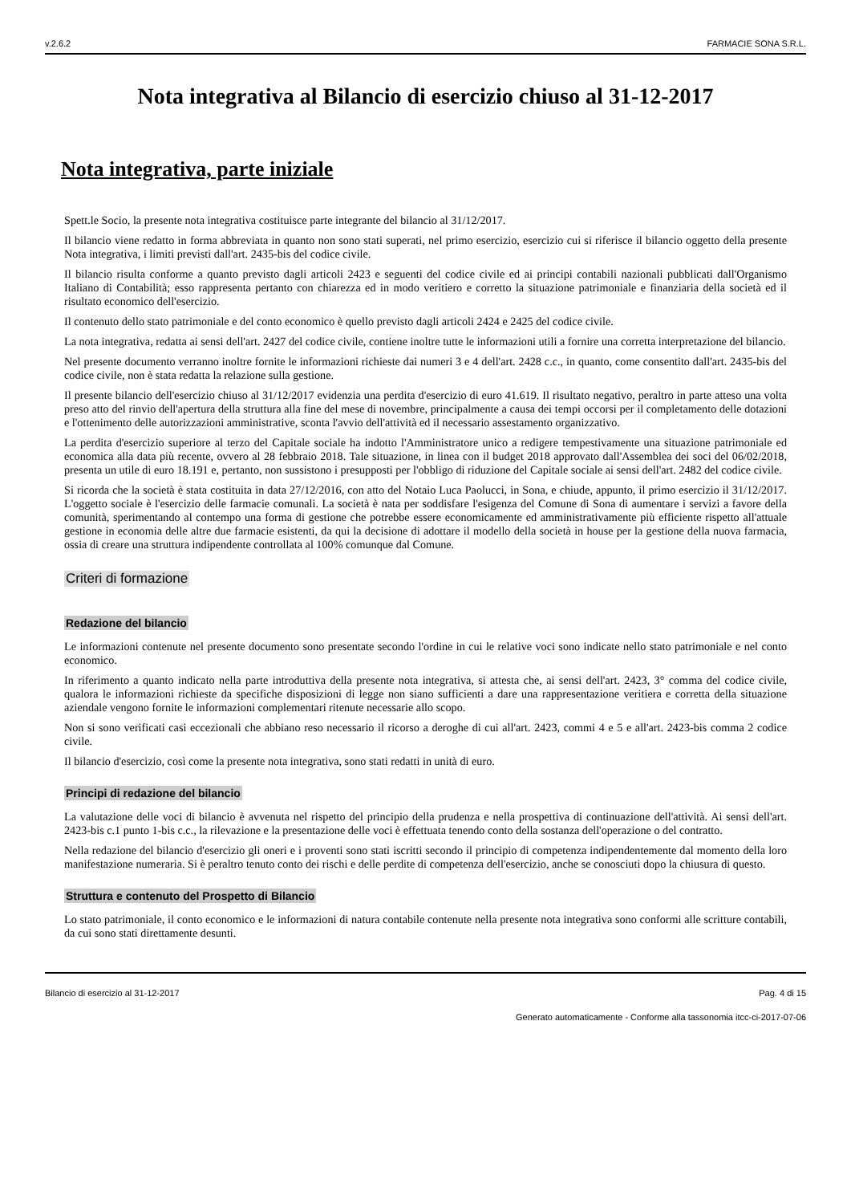v.2.6.2 FARMACIE SONA S.R.L.
Nota integrativa al Bilancio di esercizio chiuso al 31-12-2017
Nota integrativa, parte iniziale
Spett.le Socio, la presente nota integrativa costituisce parte integrante del bilancio al 31/12/2017.
Il bilancio viene redatto in forma abbreviata in quanto non sono stati superati, nel primo esercizio, esercizio cui si riferisce il bilancio oggetto della presente Nota integrativa, i limiti previsti dall'art. 2435-bis del codice civile.
Il bilancio risulta conforme a quanto previsto dagli articoli 2423 e seguenti del codice civile ed ai principi contabili nazionali pubblicati dall'Organismo Italiano di Contabilità; esso rappresenta pertanto con chiarezza ed in modo veritiero e corretto la situazione patrimoniale e finanziaria della società ed il risultato economico dell'esercizio.
Il contenuto dello stato patrimoniale e del conto economico è quello previsto dagli articoli 2424 e 2425 del codice civile.
La nota integrativa, redatta ai sensi dell'art. 2427 del codice civile, contiene inoltre tutte le informazioni utili a fornire una corretta interpretazione del bilancio.
Nel presente documento verranno inoltre fornite le informazioni richieste dai numeri 3 e 4 dell'art. 2428 c.c., in quanto, come consentito dall'art. 2435-bis del codice civile, non è stata redatta la relazione sulla gestione.
Il presente bilancio dell'esercizio chiuso al 31/12/2017 evidenzia una perdita d'esercizio di euro 41.619. Il risultato negativo, peraltro in parte atteso una volta preso atto del rinvio dell'apertura della struttura alla fine del mese di novembre, principalmente a causa dei tempi occorsi per il completamento delle dotazioni e l'ottenimento delle autorizzazioni amministrative, sconta l'avvio dell'attività ed il necessario assestamento organizzativo.
La perdita d'esercizio superiore al terzo del Capitale sociale ha indotto l'Amministratore unico a redigere tempestivamente una situazione patrimoniale ed economica alla data più recente, ovvero al 28 febbraio 2018. Tale situazione, in linea con il budget 2018 approvato dall'Assemblea dei soci del 06/02/2018, presenta un utile di euro 18.191 e, pertanto, non sussistono i presupposti per l'obbligo di riduzione del Capitale sociale ai sensi dell'art. 2482 del codice civile.
Si ricorda che la società è stata costituita in data 27/12/2016, con atto del Notaio Luca Paolucci, in Sona, e chiude, appunto, il primo esercizio il 31/12/2017. L'oggetto sociale è l'esercizio delle farmacie comunali. La società è nata per soddisfare l'esigenza del Comune di Sona di aumentare i servizi a favore della comunità, sperimentando al contempo una forma di gestione che potrebbe essere economicamente ed amministrativamente più efficiente rispetto all'attuale gestione in economia delle altre due farmacie esistenti, da qui la decisione di adottare il modello della società in house per la gestione della nuova farmacia, ossia di creare una struttura indipendente controllata al 100% comunque dal Comune.
Criteri di formazione
Redazione del bilancio
Le informazioni contenute nel presente documento sono presentate secondo l'ordine in cui le relative voci sono indicate nello stato patrimoniale e nel conto economico.
In riferimento a quanto indicato nella parte introduttiva della presente nota integrativa, si attesta che, ai sensi dell'art. 2423, 3° comma del codice civile, qualora le informazioni richieste da specifiche disposizioni di legge non siano sufficienti a dare una rappresentazione veritiera e corretta della situazione aziendale vengono fornite le informazioni complementari ritenute necessarie allo scopo.
Non si sono verificati casi eccezionali che abbiano reso necessario il ricorso a deroghe di cui all'art. 2423, commi 4 e 5 e all'art. 2423-bis comma 2 codice civile.
Il bilancio d'esercizio, così come la presente nota integrativa, sono stati redatti in unità di euro.
Principi di redazione del bilancio
La valutazione delle voci di bilancio è avvenuta nel rispetto del principio della prudenza e nella prospettiva di continuazione dell'attività. Ai sensi dell'art. 2423-bis c.1 punto 1-bis c.c., la rilevazione e la presentazione delle voci è effettuata tenendo conto della sostanza dell'operazione o del contratto.
Nella redazione del bilancio d'esercizio gli oneri e i proventi sono stati iscritti secondo il principio di competenza indipendentemente dal momento della loro manifestazione numeraria. Si è peraltro tenuto conto dei rischi e delle perdite di competenza dell'esercizio, anche se conosciuti dopo la chiusura di questo.
Struttura e contenuto del Prospetto di Bilancio
Lo stato patrimoniale, il conto economico e le informazioni di natura contabile contenute nella presente nota integrativa sono conformi alle scritture contabili, da cui sono stati direttamente desunti.
Bilancio di esercizio al 31-12-2017 Pag. 4 di 15
Generato automaticamente - Conforme alla tassonomia itcc-ci-2017-07-06